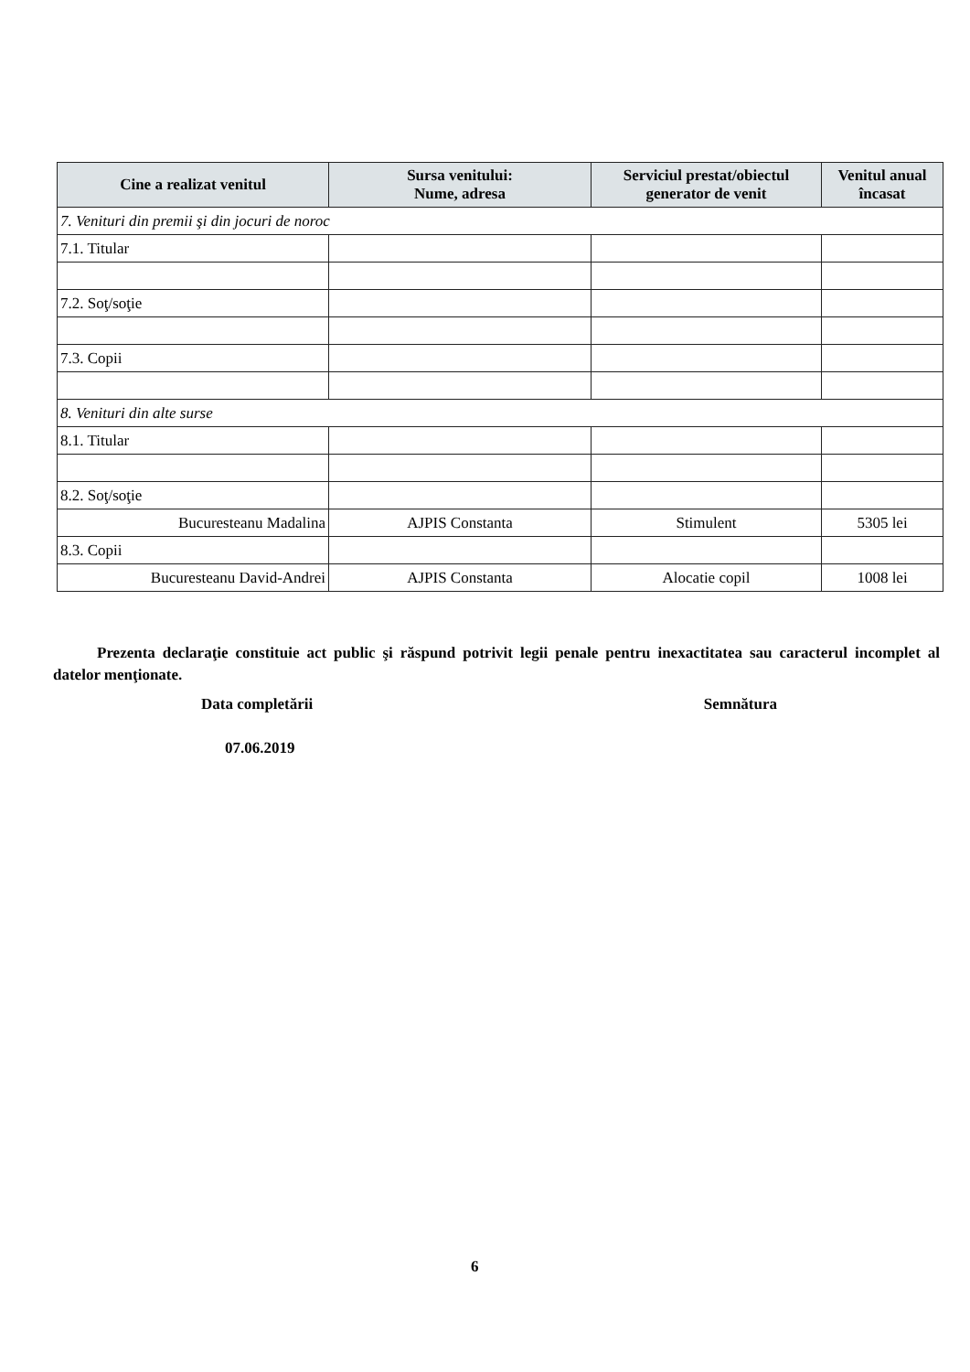| Cine a realizat venitul | Sursa venitului: Nume, adresa | Serviciul prestat/obiectul generator de venit | Venitul anual încasat |
| --- | --- | --- | --- |
| 7. Venituri din premii şi din jocuri de noroc | | | |
| 7.1. Titular | | | |
| 7.2. Soţ/soţie | | | |
| 7.3. Copii | | | |
| 8. Venituri din alte surse | | | |
| 8.1. Titular | | | |
| 8.2. Soţ/soţie | | | |
| Bucuresteanu Madalina | AJPIS Constanta | Stimulent | 5305 lei |
| 8.3. Copii | | | |
| Bucuresteanu David-Andrei | AJPIS Constanta | Alocatie copil | 1008 lei |
Prezenta declaraţie constituie act public şi răspund potrivit legii penale pentru inexactitatea sau caracterul incomplet al datelor menţionate.
Data completării Semnătura
07.06.2019
6